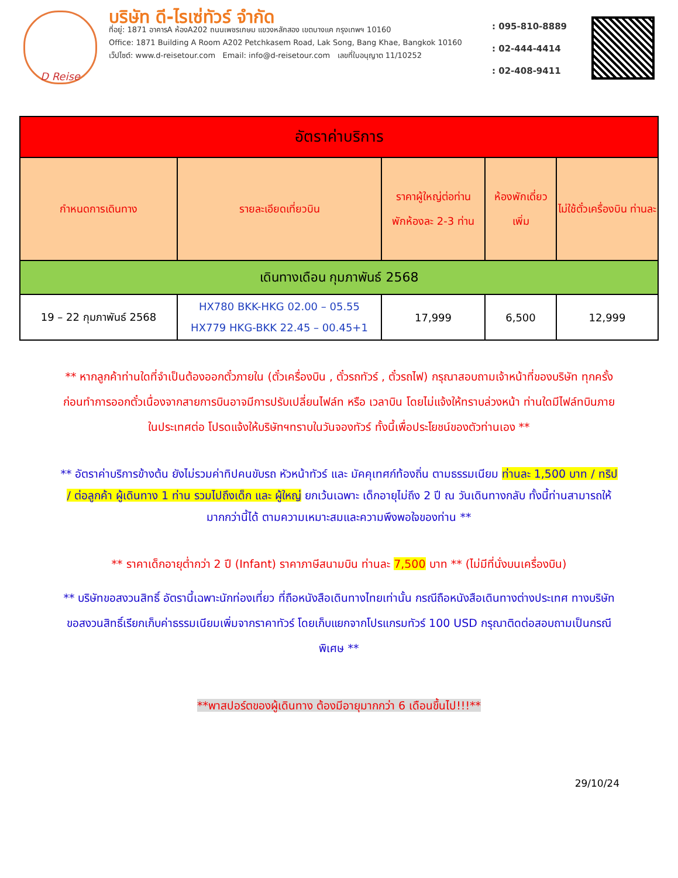D Reise
บริษัท ดี-ไรเซ่ทัวร์ จำกัด
ที่อยู่: 1871 อาคารA ห้องA202 ถนนเพชรเกษม แขวงหลักสอง เขตบางแค กรุงเทพฯ 10160
Office: 1871 Building A Room A202 Petchkasem Road, Lak Song, Bang Khae, Bangkok 10160
เว็ปไซต์: www.d-reisetour.com Email: info@d-reisetour.com เลขที่ใบอนุญาต 11/10252
: 095-810-8889
: 02-444-4414
: 02-408-9411
| อัตราค่าบริการ | | | | |
| --- | --- | --- | --- | --- |
| กำหนดการเดินทาง | รายละเอียดเที่ยวบิน | ราคาผู้ใหญ่ต่อท่าน พักห้องละ 2-3 ท่าน | ห้องพักเดี่ยว เพิ่ม | ไม่ใช้ตั๋วเครื่องบิน ท่านละ |
| เดินทางเดือน กุมภาพันธ์ 2568 | | | | |
| 19 – 22 กุมภาพันธ์ 2568 | HX780 BKK-HKG 02.00 – 05.55 HX779 HKG-BKK 22.45 – 00.45+1 | 17,999 | 6,500 | 12,999 |
** หากลูกค้าท่านใดที่จำเป็นต้องออกตั๋วภายใน (ตั๋วเครื่องบิน , ตั๋วรถทัวร์ , ตั๋วรถไฟ) กรุณาสอบถามเจ้าหน้าที่ของบริษัท ทุกครั้งก่อนทำการออกตั๋วเนื่องจากสายการบินอาจมีการปรับเปลี่ยนไฟล์ท หรือ เวลาบิน โดยไม่แจ้งให้ทราบล่วงหน้า ท่านใดมีไฟล์ทบินภายในประเทศต่อ โปรดแจ้งให้บริษัทฯทราบในวันจองทัวร์ ทั้งนี้เพื่อประโยชน์ของตัวท่านเอง **
** อัตราค่าบริการข้างต้น ยังไม่รวมค่าทิปคนขับรถ หัวหน้าทัวร์ และ มัคคุเทศก์ท้องถิ่น ตามธรรมเนียม ท่านละ 1,500 บาท / ทริป / ต่อลูกค้า ผู้เดินทาง 1 ท่าน รวมไปถึงเด็ก และ ผู้ใหญ่ ยกเว้นเฉพาะ เด็กอายุไม่ถึง 2 ปี ณ วันเดินทางกลับ ทั้งนี้ท่านสามารถให้มากกว่านี้ได้ ตามความเหมาะสมและความพึงพอใจของท่าน **
** ราคาเด็กอายุต่ำกว่า 2 ปี (Infant) ราคาภาษีสนามบิน ท่านละ 7,500 บาท ** (ไม่มีที่นั่งบนเครื่องบิน)
** บริษัทขอสงวนสิทธิ์ อัตรานี้เฉพาะนักท่องเที่ยว ที่ถือหนังสือเดินทางไทยเท่านั้น กรณีถือหนังสือเดินทางต่างประเทศ ทางบริษัทขอสงวนสิทธิ์เรียกเก็บค่าธรรมเนียมเพิ่มจากราคาทัวร์ โดยเก็บแยกจากโปรแกรมทัวร์ 100 USD กรุณาติดต่อสอบถามเป็นกรณีพิเศษ **
**พาสปอร์ตของผู้เดินทาง ต้องมีอายุมากกว่า 6 เดือนขึ้นไป!!!**
29/10/24